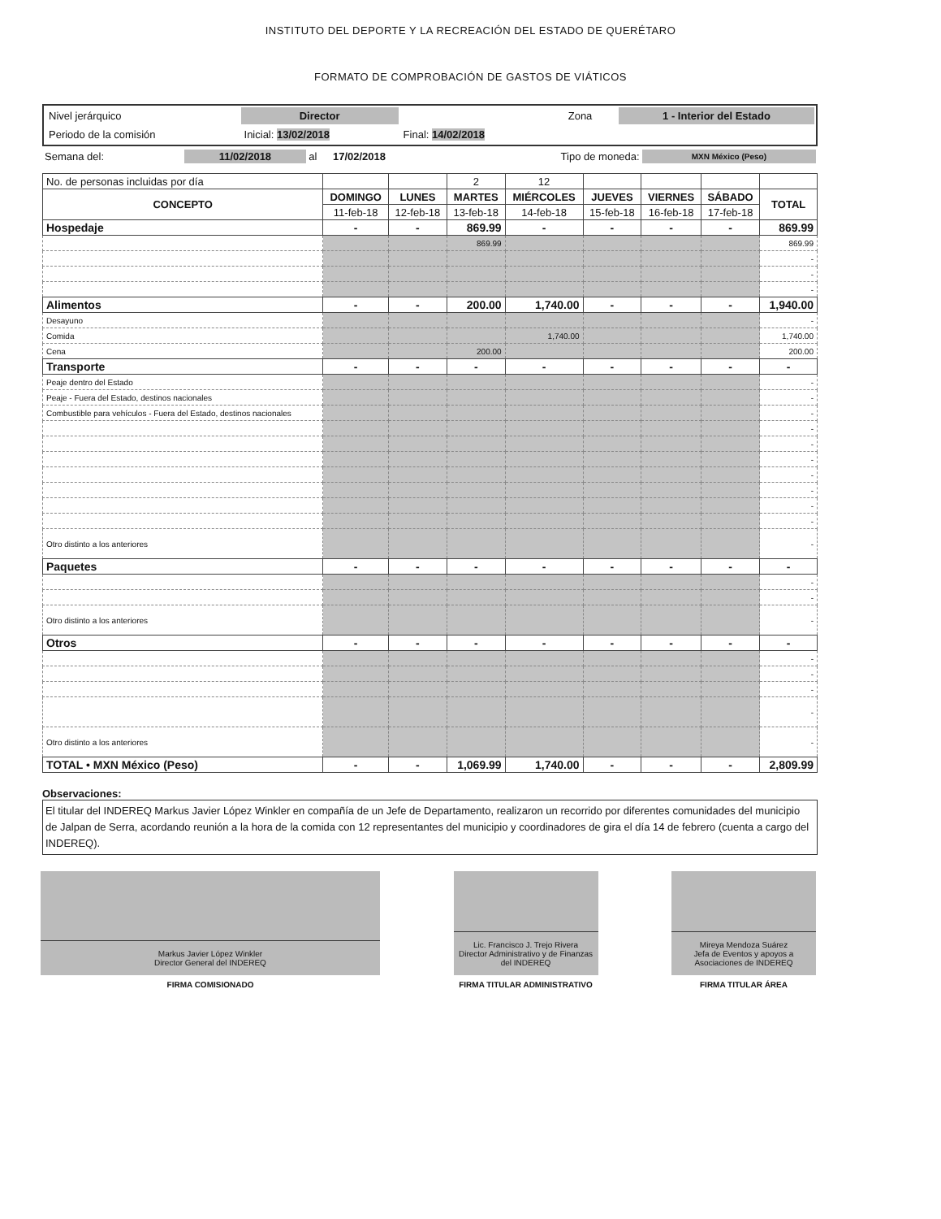INSTITUTO DEL DEPORTE Y LA RECREACIÓN DEL ESTADO DE QUERÉTARO
FORMATO DE COMPROBACIÓN DE GASTOS DE VIÁTICOS
| Nivel jerárquico | Director | | | Zona | 1 - Interior del Estado |
| Periodo de la comisión | Inicial: 13/02/2018 | Final: 14/02/2018 | | | |
| Semana del: | 11/02/2018 | al | 17/02/2018 | Tipo de moneda: | MXN México (Peso) |
| No. de personas incluidas por día | | | 2 | 12 | | | | |
| CONCEPTO | DOMINGO | LUNES | MARTES | MIÉRCOLES | JUEVES | VIERNES | SÁBADO | TOTAL |
| | 11-feb-18 | 12-feb-18 | 13-feb-18 | 14-feb-18 | 15-feb-18 | 16-feb-18 | 17-feb-18 | |
| Hospedaje | - | - | 869.99 | - | - | - | - | 869.99 |
| | | | 869.99 | | | | | 869.99 |
| | | | | | | | | - |
| | | | | | | | | - |
| | | | | | | | | - |
| Alimentos | - | - | 200.00 | 1,740.00 | - | - | - | 1,940.00 |
| Desayuno | | | | | | | | - |
| Comida | | | | 1,740.00 | | | | 1,740.00 |
| Cena | | | 200.00 | | | | | 200.00 |
| Transporte | - | - | - | - | - | - | - | - |
| Peaje dentro del Estado | | | | | | | | - |
| Peaje - Fuera del Estado, destinos nacionales | | | | | | | | - |
| Combustible para vehículos - Fuera del Estado, destinos nacionales | | | | | | | | - |
| | | | | | | | | - |
| | | | | | | | | - |
| | | | | | | | | - |
| | | | | | | | | - |
| | | | | | | | | - |
| | | | | | | | | - |
| | | | | | | | | - |
| Otro distinto a los anteriores | | | | | | | | - |
| Paquetes | - | - | - | - | - | - | - | - |
| | | | | | | | | - |
| | | | | | | | | - |
| Otro distinto a los anteriores | | | | | | | | - |
| Otros | - | - | - | - | - | - | - | - |
| | | | | | | | | - |
| | | | | | | | | - |
| | | | | | | | | - |
| | | | | | | | | - |
| Otro distinto a los anteriores | | | | | | | | - |
| TOTAL • MXN México (Peso) | - | - | 1,069.99 | 1,740.00 | - | - | - | 2,809.99 |
Observaciones:
El titular del INDEREQ Markus Javier López Winkler en compañía de un Jefe de Departamento, realizaron un recorrido por diferentes comunidades del municipio de Jalpan de Serra, acordando reunión a la hora de la comida con 12 representantes del municipio y coordinadores de gira el día 14 de febrero (cuenta a cargo del INDEREQ).
Markus Javier López Winkler
Director General del INDEREQ
FIRMA COMISIONADO
Lic. Francisco J. Trejo Rivera
Director Administrativo y de Finanzas del INDEREQ
FIRMA TITULAR ADMINISTRATIVO
Mireya Mendoza Suárez
Jefa de Eventos y apoyos a Asociaciones de INDEREQ
FIRMA TITULAR ÁREA